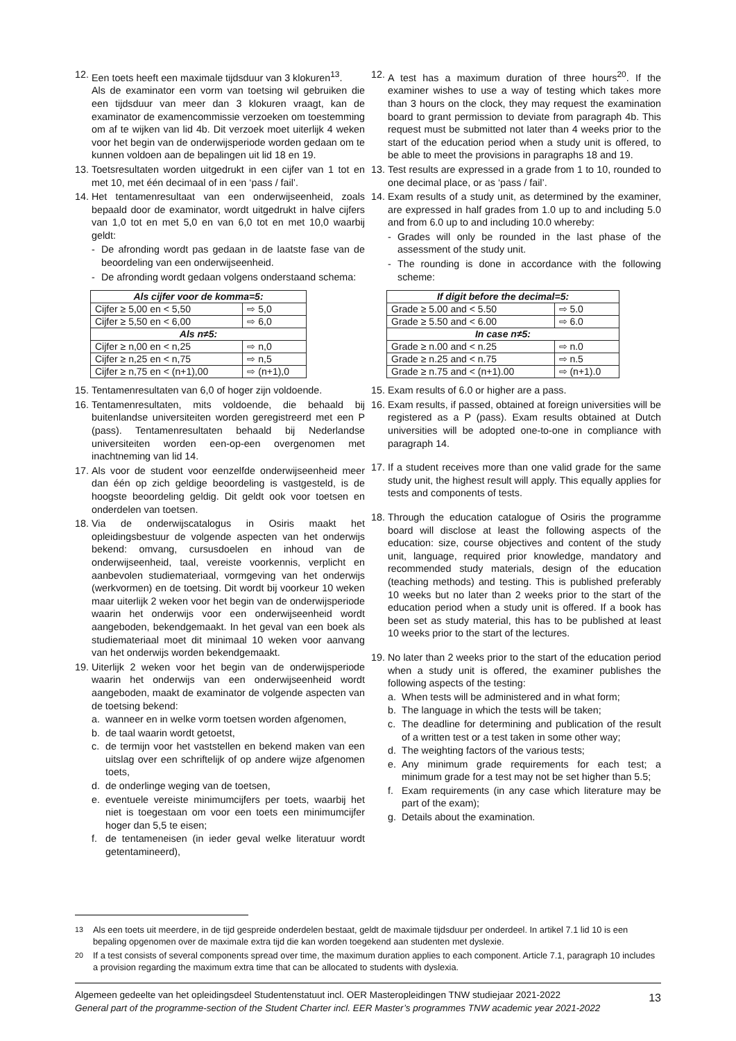12.
Een toets heeft een maximale tijdsduur van 3 klokuren<sup>13</sup>.
Als de examinator een vorm van toetsing wil gebruiken die een tijdsduur van meer dan 3 klokuren vraagt, kan de examinator de examencommissie verzoeken om toestemming om af te wijken van lid 4b. Dit verzoek moet uiterlijk 4 weken voor het begin van de onderwijsperiode worden gedaan om te kunnen voldoen aan de bepalingen uit lid 18 en 19.
13.
Toetsresultaten worden uitgedrukt in een cijfer van 1 tot en met 10, met één decimaal of in een ‘pass / fail’.
14.
Het tentamenresultaat van een onderwijseenheid, zoals bepaald door de examinator, wordt uitgedrukt in halve cijfers van 1,0 tot en met 5,0 en van 6,0 tot en met 10,0 waarbij geldt:
- De afronding wordt pas gedaan in de laatste fase van de beoordeling van een onderwijseenheid.
- De afronding wordt gedaan volgens onderstaand schema:
| Als cijfer voor de komma=5: | |
| --- | --- |
| Cijfer ≥ 5,00 en < 5,50 | ⇨ 5,0 |
| Cijfer ≥ 5,50 en < 6,00 | ⇨ 6,0 |
| Als n≠5: | |
| Cijfer ≥ n,00 en < n,25 | ⇨ n,0 |
| Cijfer ≥ n,25 en < n,75 | ⇨ n,5 |
| Cijfer ≥ n,75 en < (n+1),00 | ⇨ (n+1),0 |
15.
Tentamenresultaten van 6,0 of hoger zijn voldoende.
16.
Tentamenresultaten, mits voldoende, die behaald bij buitenlandse universiteiten worden geregistreerd met een P (pass). Tentamenresultaten behaald bij Nederlandse universiteiten worden een-op-een overgenomen met inachtneming van lid 14.
17.
Als voor de student voor eenzelfde onderwijseenheid meer dan één op zich geldige beoordeling is vastgesteld, is de hoogste beoordeling geldig. Dit geldt ook voor toetsen en onderdelen van toetsen.
18.
Via de onderwijscatalogus in Osiris maakt het opleidingsbestuur de volgende aspecten van het onderwijs bekend: omvang, cursusdoelen en inhoud van de onderwijseenheid, taal, vereiste voorkennis, verplicht en aanbevolen studiemateriaal, vormgeving van het onderwijs (werkvormen) en de toetsing. Dit wordt bij voorkeur 10 weken maar uiterlijk 2 weken voor het begin van de onderwijsperiode waarin het onderwijs voor een onderwijseenheid wordt aangeboden, bekendgemaakt. In het geval van een boek als studiemateriaal moet dit minimaal 10 weken voor aanvang van het onderwijs worden bekendgemaakt.
19.
Uiterlijk 2 weken voor het begin van de onderwijsperiode waarin het onderwijs van een onderwijseenheid wordt aangeboden, maakt de examinator de volgende aspecten van de toetsing bekend:
a. wanneer en in welke vorm toetsen worden afgenomen,
b. de taal waarin wordt getoetst,
c. de termijn voor het vaststellen en bekend maken van een uitslag over een schriftelijk of op andere wijze afgenomen toets,
d. de onderlinge weging van de toetsen,
e. eventuele vereiste minimumcijfers per toets, waarbij het niet is toegestaan om voor een toets een minimumcijfer hoger dan 5,5 te eisen;
f. de tentameneisen (in ieder geval welke literatuur wordt getentamineerd),
12.
A test has a maximum duration of three hours<sup>20</sup>. If the examiner wishes to use a way of testing which takes more than 3 hours on the clock, they may request the examination board to grant permission to deviate from paragraph 4b. This request must be submitted not later than 4 weeks prior to the start of the education period when a study unit is offered, to be able to meet the provisions in paragraphs 18 and 19.
13.
Test results are expressed in a grade from 1 to 10, rounded to one decimal place, or as ‘pass / fail’.
14.
Exam results of a study unit, as determined by the examiner, are expressed in half grades from 1.0 up to and including 5.0 and from 6.0 up to and including 10.0 whereby:
- Grades will only be rounded in the last phase of the assessment of the study unit.
- The rounding is done in accordance with the following scheme:
| If digit before the decimal=5: | |
| --- | --- |
| Grade ≥ 5.00 and < 5.50 | ⇨ 5.0 |
| Grade ≥ 5.50 and < 6.00 | ⇨ 6.0 |
| In case n≠5: | |
| Grade ≥ n.00 and < n.25 | ⇨ n.0 |
| Grade ≥ n.25 and < n.75 | ⇨ n.5 |
| Grade ≥ n.75 and < (n+1).00 | ⇨ (n+1).0 |
15.
Exam results of 6.0 or higher are a pass.
16.
Exam results, if passed, obtained at foreign universities will be registered as a P (pass). Exam results obtained at Dutch universities will be adopted one-to-one in compliance with paragraph 14.
17.
If a student receives more than one valid grade for the same study unit, the highest result will apply. This equally applies for tests and components of tests.
18.
Through the education catalogue of Osiris the programme board will disclose at least the following aspects of the education: size, course objectives and content of the study unit, language, required prior knowledge, mandatory and recommended study materials, design of the education (teaching methods) and testing. This is published preferably 10 weeks but no later than 2 weeks prior to the start of the education period when a study unit is offered. If a book has been set as study material, this has to be published at least 10 weeks prior to the start of the lectures.
19.
No later than 2 weeks prior to the start of the education period when a study unit is offered, the examiner publishes the following aspects of the testing:
a. When tests will be administered and in what form;
b. The language in which the tests will be taken;
c. The deadline for determining and publication of the result of a written test or a test taken in some other way;
d. The weighting factors of the various tests;
e. Any minimum grade requirements for each test; a minimum grade for a test may not be set higher than 5.5;
f. Exam requirements (in any case which literature may be part of the exam);
g. Details about the examination.
<sup>13</sup> Als een toets uit meerdere, in de tijd gespreide onderdelen bestaat, geldt de maximale tijdsduur per onderdeel. In artikel 7.1 lid 10 is een bepaling opgenomen over de maximale extra tijd die kan worden toegekend aan studenten met dyslexie.
<sup>20</sup> If a test consists of several components spread over time, the maximum duration applies to each component. Article 7.1, paragraph 10 includes a provision regarding the maximum extra time that can be allocated to students with dyslexia.
Algemeen gedeelte van het opleidingsdeel Studentenstatuut incl. OER Masteropleidingen TNW studiejaar 2021-2022
General part of the programme-section of the Student Charter incl. EER Master’s programmes TNW academic year 2021-2022
13